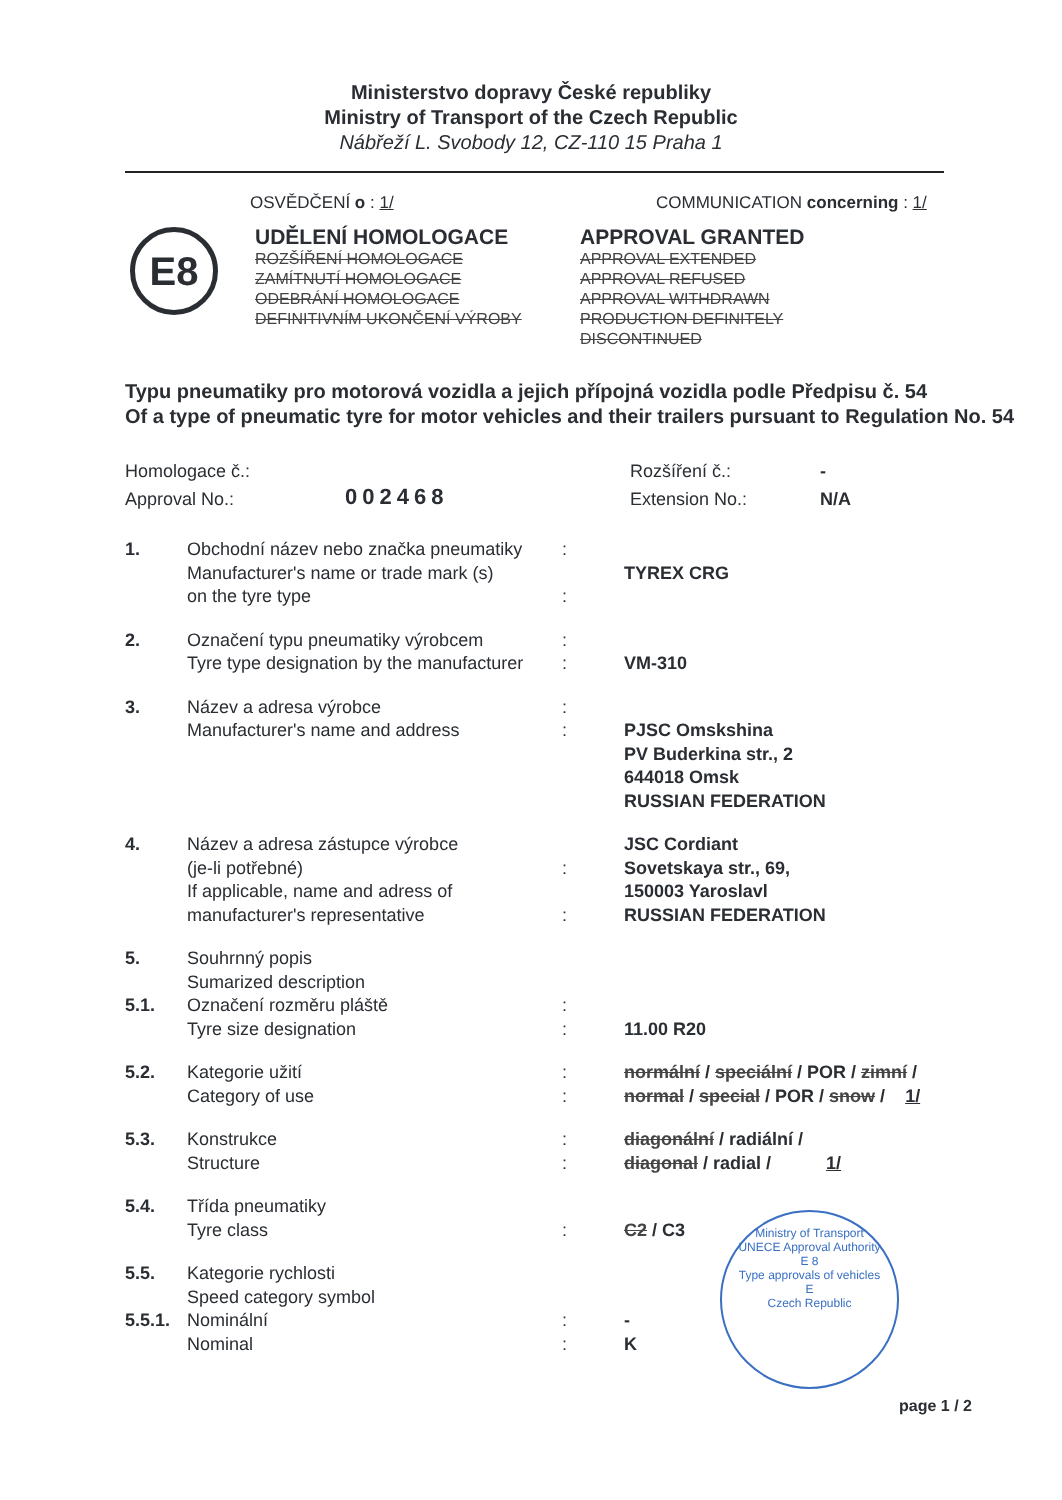Ministerstvo dopravy České republiky
Ministry of Transport of the Czech Republic
Nábřeží L. Svobody 12, CZ-110 15 Praha 1
OSVĚDČENÍ o : 1/ COMMUNICATION concerning : 1/
E8
UDĚLENÍ HOMOLOGACE
ROZŠÍŘENÍ HOMOLOGACE
ZAMÍTNUTÍ HOMOLOGACE
ODEBRÁNÍ HOMOLOGACE
DEFINITIVNÍM UKONČENÍ VÝROBY
APPROVAL GRANTED
APPROVAL EXTENDED
APPROVAL REFUSED
APPROVAL WITHDRAWN
PRODUCTION DEFINITELY DISCONTINUED
Typu pneumatiky pro motorová vozidla a jejich přípojná vozidla podle Předpisu č. 54
Of a type of pneumatic tyre for motor vehicles and their trailers pursuant to Regulation No. 54
Homologace č.:
Approval No.:
002468
Rozšíření č.:
Extension No.:
-
N/A
| 1. | Obchodní název nebo značka pneumatiky Manufacturer's name or trade mark (s) on the tyre type | : : | TYREX CRG |
| 2. | Označení typu pneumatiky výrobcem Tyre type designation by the manufacturer | : : | VM-310 |
| 3. | Název a adresa výrobce Manufacturer's name and address | : : | PJSC Omskshina PV Buderkina str., 2 644018 Omsk RUSSIAN FEDERATION |
| 4. | Název a adresa zástupce výrobce (je-li potřebné) If applicable, name and adress of manufacturer's representative | : : | JSC Cordiant Sovetskaya str., 69, 150003 Yaroslavl RUSSIAN FEDERATION |
| 5. | Souhrnný popis Sumarized description | | |
| 5.1. | Označení rozměru pláště Tyre size designation | : : | 11.00 R20 |
| 5.2. | Kategorie užití Category of use | : : | normální / speciální / POR / zimní / normal / special / POR / snow / 1/ |
| 5.3. | Konstrukce Structure | : : | diagonální / radiální / diagonal / radial / 1/ |
| 5.4. | Třída pneumatiky Tyre class | : | C2 / C3 |
| 5.5. | Kategorie rychlosti Speed category symbol | | |
| 5.5.1. | Nominální Nominal | : : | - K |
Ministry of Transport
UNECE Approval Authority
E 8
Type approvals of vehicles
E
Czech Republic
page 1 / 2